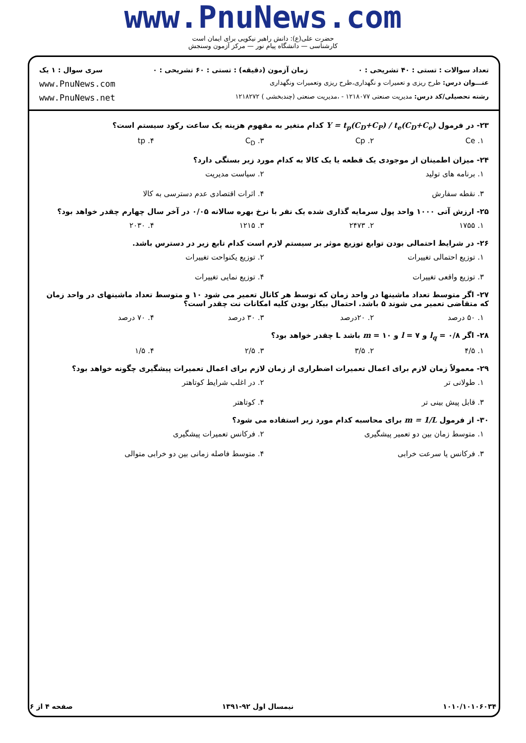www.PnuNews.com
حضرت علی(ع): دانش راهبر نیکویی برای ایمان است
کارشناسی — دانشگاه پیام نور — مرکز آزمون وسنجش
تعداد سوالات : تستی : ۴۰ تشریحی : ۰ زمان آزمون (دقیقه) : تستی : ۶۰ تشریحی : ۰ سری سوال : ۱ یک
عنـــوان درس: طرح ریزی و تعمیرات و نگهداری،طرح ریزی وتعمیرات ونگهداری www.PnuNews.com
رشته تحصیلی/کد درس: مدیریت صنعتی ۱۲۱۸۰۷۷ - ،مدیریت صنعتی (چندبخشی ) ۱۲۱۸۲۷۲ www.PnuNews.net
۲۳- در فرمول Y = t<sub>p</sub>(C<sub>D</sub>+C<sub>P</sub>) / t<sub>e</sub>(C<sub>D</sub>+C<sub>e</sub>) کدام متغیر به مفهوم هزینه یک ساعت رکود سیستم است؟
۱. Ce ۲. Cp ۳. C<sub>D</sub> ۴. tp
۲۴- میزان اطمینان از موجودی یک قطعه یا یک کالا به کدام مورد زیر بستگی دارد؟
۱. برنامه های تولید ۲. سیاست مدیریت ۳. نقطه سفارش ۴. اثرات اقتصادی عدم دسترسی به کالا
۲۵- ارزش آتی ۱۰۰۰ واحد پول سرمایه گذاری شده یک نفر با نرخ بهره سالانه ۰/۰۵ در آخر سال چهارم چقدر خواهد بود؟
۱. ۱۷۵۵ ۲. ۲۴۷۳ ۳. ۱۲۱۵ ۴. ۲۰۳۰
۲۶- در شرایط احتمالی بودن توابع توزیع موثر بر سیستم لازم است کدام تابع زیر در دسترس باشد.
۱. توزیع احتمالی تغییرات ۲. توزیع یکنواحت تغییرات ۳. توزیع واقعی تغییرات ۴. توزیع نمایی تغییرات
۲۷- اگر متوسط تعداد ماشینها در واحد زمان که توسط هر کانال تعمیر می شود ۱۰ و متوسط تعداد ماشینهای در واحد زمان که متقاضی تعمیر می شوند ۵ باشد. احتمال بیکار بودن کلیه امکانات نت چقدر است؟
۱. ۵۰ درصد ۲. ۲۰درصد ۳. ۳۰ درصد ۴. ۷۰ درصد
۲۸- اگر l<sub>q</sub> = ۰/۸ و l = ۷ و m = ۱۰ باشد L چقدر خواهد بود؟
۱. ۴/۵ ۲. ۳/۵ ۳. ۲/۵ ۴. ۱/۵
۲۹- معمولاً زمان لازم برای اعمال تعمیرات اضطراری از زمان لازم برای اعمال تعمیرات پیشگیری چگونه خواهد بود؟
۱. طولانی تر ۲. در اغلب شرایط کوتاهتر ۳. قابل پیش بینی تر ۴. کوتاهتر
۳۰- از فرمول m = 1/L برای محاسبه کدام مورد زیر استفاده می شود؟
۱. متوسط زمان بین دو تعمیر پیشگیری ۲. فرکانس تعمیرات پیشگیری ۳. فرکانس یا سرعت خرابی ۴. متوسط فاصله زمانی بین دو خرابی متوالی
۱۰۱۰/۱۰۱۰۶۰۳۴ نیمسال اول ۹۲-۱۳۹۱ صفحه ۴ از ۶